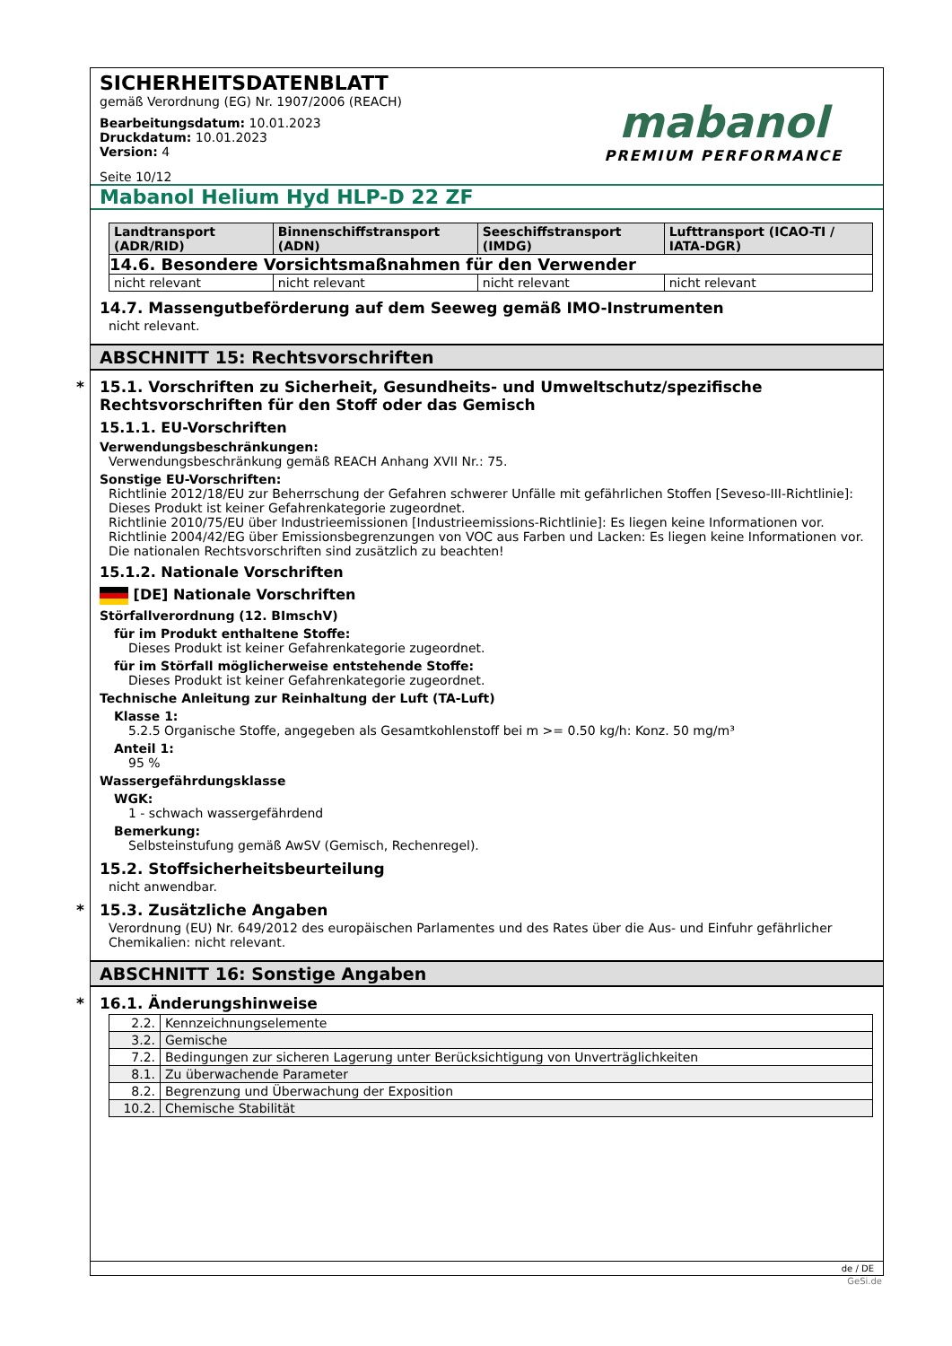mabanol
PREMIUM PERFORMANCE
SICHERHEITSDATENBLATT
gemäß Verordnung (EG) Nr. 1907/2006 (REACH)
Bearbeitungsdatum: 10.01.2023
Druckdatum: 10.01.2023
Version: 4
Seite 10/12
Mabanol Helium Hyd HLP-D 22 ZF
| Landtransport (ADR/RID) | Binnenschiffstransport (ADN) | Seeschiffstransport (IMDG) | Lufttransport (ICAO-TI / IATA-DGR) |
| --- | --- | --- | --- |
| 14.6. Besondere Vorsichtsmaßnahmen für den Verwender | | | |
| nicht relevant | nicht relevant | nicht relevant | nicht relevant |
14.7. Massengutbeförderung auf dem Seeweg gemäß IMO-Instrumenten
nicht relevant.
ABSCHNITT 15: Rechtsvorschriften
* 15.1. Vorschriften zu Sicherheit, Gesundheits- und Umweltschutz/spezifische Rechtsvorschriften für den Stoff oder das Gemisch
15.1.1. EU-Vorschriften
Verwendungsbeschränkungen:
Verwendungsbeschränkung gemäß REACH Anhang XVII Nr.: 75.
Sonstige EU-Vorschriften:
Richtlinie 2012/18/EU zur Beherrschung der Gefahren schwerer Unfälle mit gefährlichen Stoffen [Seveso-III-Richtlinie]: Dieses Produkt ist keiner Gefahrenkategorie zugeordnet.
Richtlinie 2010/75/EU über Industrieemissionen [Industrieemissions-Richtlinie]: Es liegen keine Informationen vor.
Richtlinie 2004/42/EG über Emissionsbegrenzungen von VOC aus Farben und Lacken: Es liegen keine Informationen vor.
Die nationalen Rechtsvorschriften sind zusätzlich zu beachten!
15.1.2. Nationale Vorschriften
[DE] Nationale Vorschriften
Störfallverordnung (12. BImschV)
für im Produkt enthaltene Stoffe:
Dieses Produkt ist keiner Gefahrenkategorie zugeordnet.
für im Störfall möglicherweise entstehende Stoffe:
Dieses Produkt ist keiner Gefahrenkategorie zugeordnet.
Technische Anleitung zur Reinhaltung der Luft (TA-Luft)
Klasse 1:
5.2.5 Organische Stoffe, angegeben als Gesamtkohlenstoff bei m >= 0.50 kg/h: Konz. 50 mg/m³
Anteil 1:
95 %
Wassergefährdungsklasse
WGK:
1 - schwach wassergefährdend
Bemerkung:
Selbsteinstufung gemäß AwSV (Gemisch, Rechenregel).
15.2. Stoffsicherheitsbeurteilung
nicht anwendbar.
* 15.3. Zusätzliche Angaben
Verordnung (EU) Nr. 649/2012 des europäischen Parlamentes und des Rates über die Aus- und Einfuhr gefährlicher Chemikalien: nicht relevant.
ABSCHNITT 16: Sonstige Angaben
* 16.1. Änderungshinweise
| 2.2. | Kennzeichnungselemente |
| 3.2. | Gemische |
| 7.2. | Bedingungen zur sicheren Lagerung unter Berücksichtigung von Unverträglichkeiten |
| 8.1. | Zu überwachende Parameter |
| 8.2. | Begrenzung und Überwachung der Exposition |
| 10.2. | Chemische Stabilität |
de / DE
GeSi.de